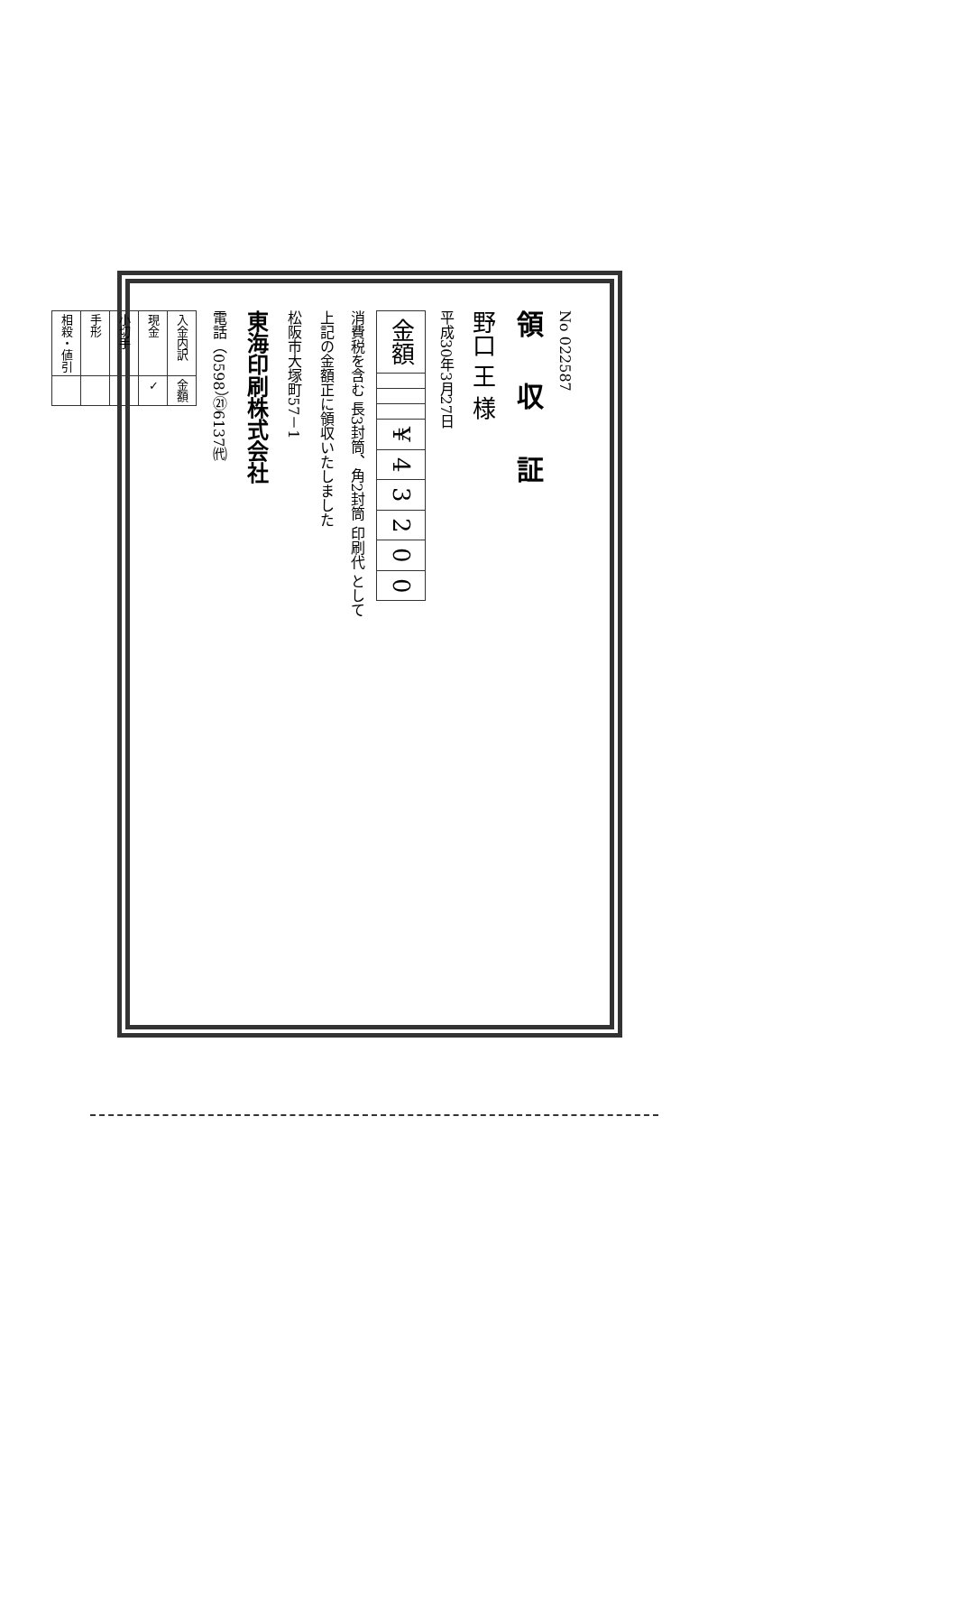No 022587
領 収 証
野口 王 様
平成30年3月27日
| 金額 | | | | ¥ | 4 | 3 | 2 | 0 | 0 |
消費税を含む 長3封筒、角2封筒 印刷代 として
上記の金額正に領収いたしました
松阪市大塚町57－1
東海印刷株式会社
電話（0598）㉑6137㈹
| 入金内訳 | 金額 |
| 現金 | ✓ |
| 小切手 | |
| 手形 | |
| 相殺・値引 | |